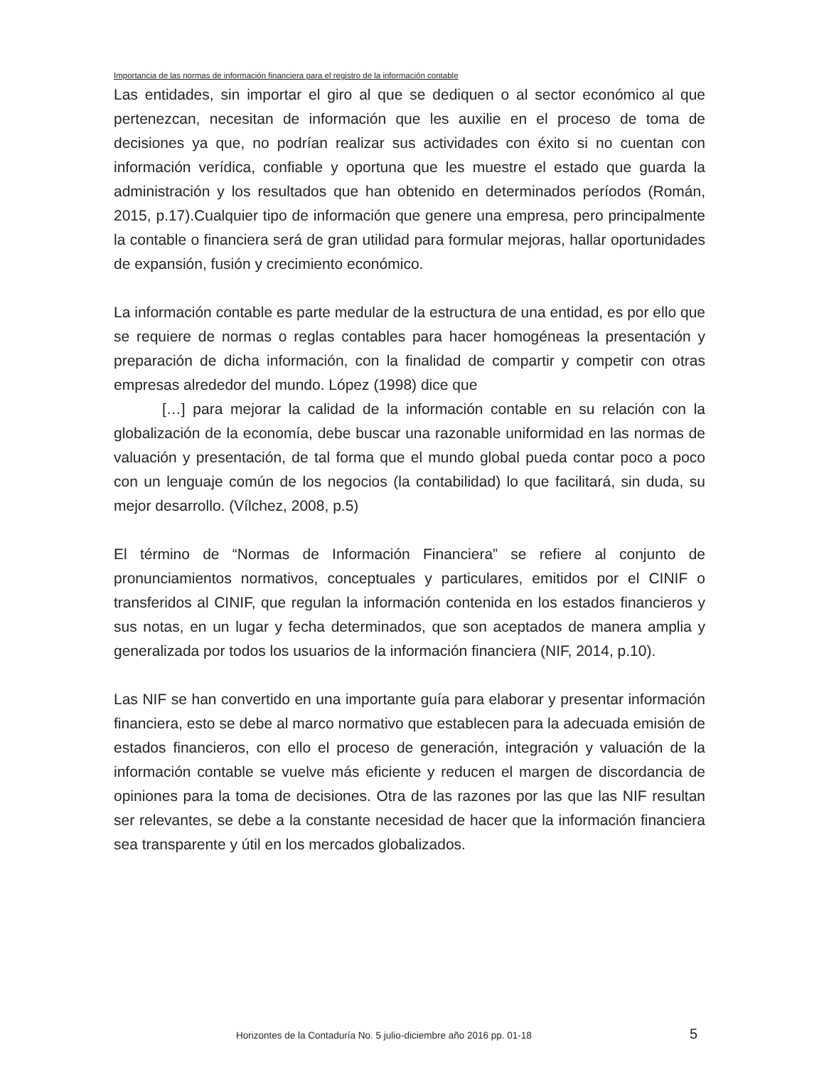Importancia de las normas de información financiera para el registro de la información contable
Las entidades, sin importar el giro al que se dediquen o al sector económico al que pertenezcan, necesitan de información que les auxilie en el proceso de toma de decisiones ya que, no podrían realizar sus actividades con éxito si no cuentan con información verídica, confiable y oportuna que les muestre el estado que guarda la administración y los resultados que han obtenido en determinados períodos (Román, 2015, p.17).Cualquier tipo de información que genere una empresa, pero principalmente la contable o financiera será de gran utilidad para formular mejoras, hallar oportunidades de expansión, fusión y crecimiento económico.
La información contable es parte medular de la estructura de una entidad, es por ello que se requiere de normas o reglas contables para hacer homogéneas la presentación y preparación de dicha información, con la finalidad de compartir y competir con otras empresas alrededor del mundo. López (1998) dice que
[…] para mejorar la calidad de la información contable en su relación con la globalización de la economía, debe buscar una razonable uniformidad en las normas de valuación y presentación, de tal forma que el mundo global pueda contar poco a poco con un lenguaje común de los negocios (la contabilidad) lo que facilitará, sin duda, su mejor desarrollo. (Vílchez, 2008, p.5)
El término de “Normas de Información Financiera” se refiere al conjunto de pronunciamientos normativos, conceptuales y particulares, emitidos por el CINIF o transferidos al CINIF, que regulan la información contenida en los estados financieros y sus notas, en un lugar y fecha determinados, que son aceptados de manera amplia y generalizada por todos los usuarios de la información financiera (NIF, 2014, p.10).
Las NIF se han convertido en una importante guía para elaborar y presentar información financiera, esto se debe al marco normativo que establecen para la adecuada emisión de estados financieros, con ello el proceso de generación, integración y valuación de la información contable se vuelve más eficiente y reducen el margen de discordancia de opiniones para la toma de decisiones. Otra de las razones por las que las NIF resultan ser relevantes, se debe a la constante necesidad de hacer que la información financiera sea transparente y útil en los mercados globalizados.
Horizontes de la Contaduría No. 5 julio-diciembre año 2016 pp. 01-18 5